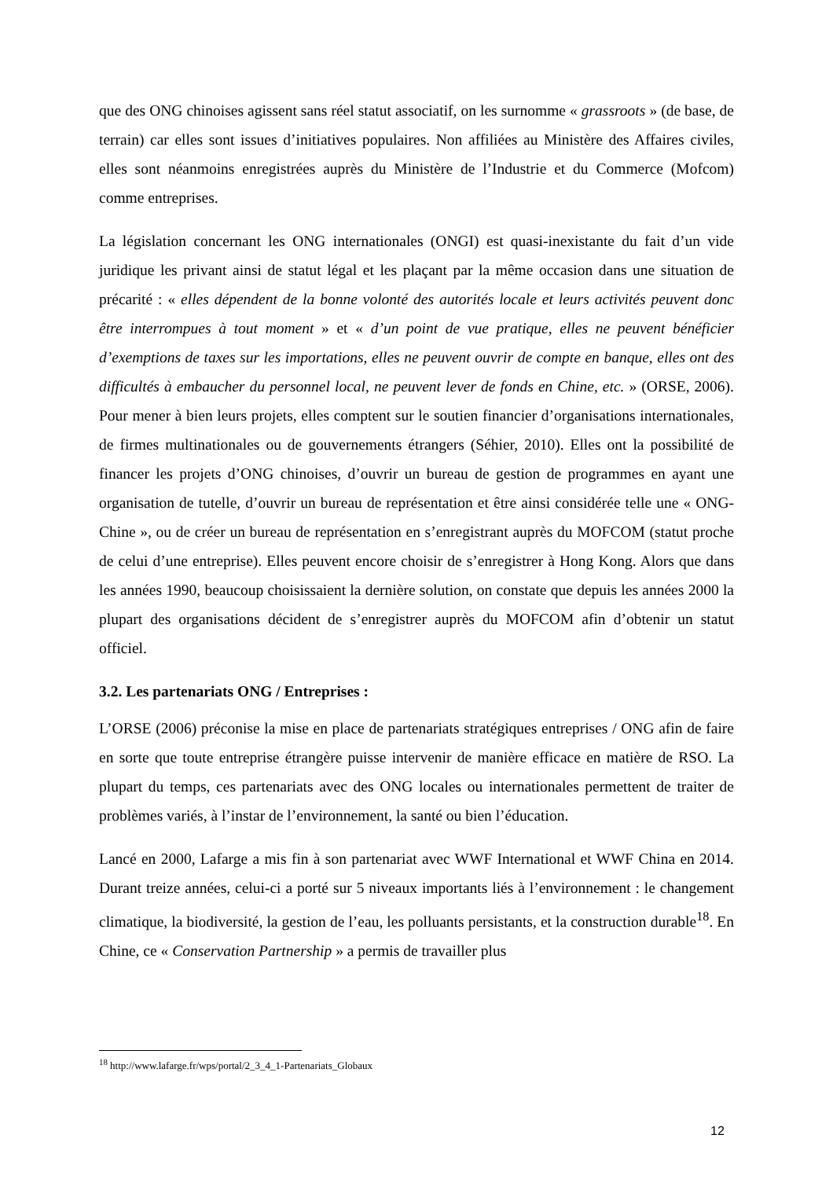que des ONG chinoises agissent sans réel statut associatif, on les surnomme « grassroots » (de base, de terrain) car elles sont issues d’initiatives populaires. Non affiliées au Ministère des Affaires civiles, elles sont néanmoins enregistrées auprès du Ministère de l’Industrie et du Commerce (Mofcom) comme entreprises.
La législation concernant les ONG internationales (ONGI) est quasi-inexistante du fait d’un vide juridique les privant ainsi de statut légal et les plaçant par la même occasion dans une situation de précarité : « elles dépendent de la bonne volonté des autorités locale et leurs activités peuvent donc être interrompues à tout moment » et « d’un point de vue pratique, elles ne peuvent bénéficier d’exemptions de taxes sur les importations, elles ne peuvent ouvrir de compte en banque, elles ont des difficultés à embaucher du personnel local, ne peuvent lever de fonds en Chine, etc. » (ORSE, 2006). Pour mener à bien leurs projets, elles comptent sur le soutien financier d’organisations internationales, de firmes multinationales ou de gouvernements étrangers (Séhier, 2010). Elles ont la possibilité de financer les projets d’ONG chinoises, d’ouvrir un bureau de gestion de programmes en ayant une organisation de tutelle, d’ouvrir un bureau de représentation et être ainsi considérée telle une « ONG-Chine », ou de créer un bureau de représentation en s’enregistrant auprès du MOFCOM (statut proche de celui d’une entreprise). Elles peuvent encore choisir de s’enregistrer à Hong Kong. Alors que dans les années 1990, beaucoup choisissaient la dernière solution, on constate que depuis les années 2000 la plupart des organisations décident de s’enregistrer auprès du MOFCOM afin d’obtenir un statut officiel.
3.2. Les partenariats ONG / Entreprises :
L’ORSE (2006) préconise la mise en place de partenariats stratégiques entreprises / ONG afin de faire en sorte que toute entreprise étrangère puisse intervenir de manière efficace en matière de RSO. La plupart du temps, ces partenariats avec des ONG locales ou internationales permettent de traiter de problèmes variés, à l’instar de l’environnement, la santé ou bien l’éducation.
Lancé en 2000, Lafarge a mis fin à son partenariat avec WWF International et WWF China en 2014. Durant treize années, celui-ci a porté sur 5 niveaux importants liés à l’environnement : le changement climatique, la biodiversité, la gestion de l’eau, les polluants persistants, et la construction durable<sup>18</sup>. En Chine, ce « Conservation Partnership » a permis de travailler plus
<sup>18</sup> http://www.lafarge.fr/wps/portal/2_3_4_1-Partenariats_Globaux
12